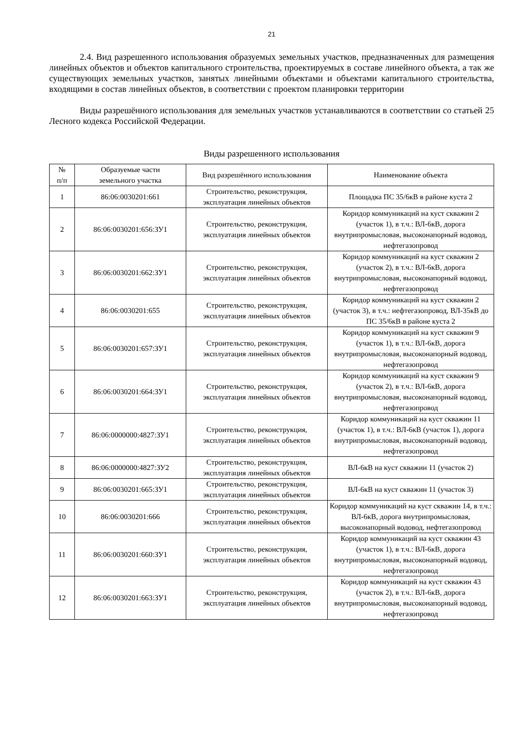21
2.4. Вид разрешенного использования образуемых земельных участков, предназначенных для размещения линейных объектов и объектов капитального строительства, проектируемых в составе линейного объекта, а так же существующих земельных участков, занятых линейными объектами и объектами капитального строительства, входящими в состав линейных объектов, в соответствии с проектом планировки территории
Виды разрешённого использования для земельных участков устанавливаются в соответствии со статьей 25 Лесного кодекса Российской Федерации.
Виды разрешенного использования
| № п/п | Образуемые части земельного участка | Вид разрешённого использования | Наименование объекта |
| --- | --- | --- | --- |
| 1 | 86:06:0030201:661 | Строительство, реконструкция, эксплуатация линейных объектов | Площадка ПС 35/6кВ в районе куста 2 |
| 2 | 86:06:0030201:656:ЗУ1 | Строительство, реконструкция, эксплуатация линейных объектов | Коридор коммуникаций на куст скважин 2 (участок 1), в т.ч.: ВЛ-6кВ, дорога внутрипромысловая, высоконапорный водовод, нефтегазопровод |
| 3 | 86:06:0030201:662:ЗУ1 | Строительство, реконструкция, эксплуатация линейных объектов | Коридор коммуникаций на куст скважин 2 (участок 2), в т.ч.: ВЛ-6кВ, дорога внутрипромысловая, высоконапорный водовод, нефтегазопровод |
| 4 | 86:06:0030201:655 | Строительство, реконструкция, эксплуатация линейных объектов | Коридор коммуникаций на куст скважин 2 (участок 3), в т.ч.: нефтегазопровод, ВЛ-35кВ до ПС 35/6кВ в районе куста 2 |
| 5 | 86:06:0030201:657:ЗУ1 | Строительство, реконструкция, эксплуатация линейных объектов | Коридор коммуникаций на куст скважин 9 (участок 1), в т.ч.: ВЛ-6кВ, дорога внутрипромысловая, высоконапорный водовод, нефтегазопровод |
| 6 | 86:06:0030201:664:ЗУ1 | Строительство, реконструкция, эксплуатация линейных объектов | Коридор коммуникаций на куст скважин 9 (участок 2), в т.ч.: ВЛ-6кВ, дорога внутрипромысловая, высоконапорный водовод, нефтегазопровод |
| 7 | 86:06:0000000:4827:ЗУ1 | Строительство, реконструкция, эксплуатация линейных объектов | Коридор коммуникаций на куст скважин 11 (участок 1), в т.ч.: ВЛ-6кВ (участок 1), дорога внутрипромысловая, высоконапорный водовод, нефтегазопровод |
| 8 | 86:06:0000000:4827:ЗУ2 | Строительство, реконструкция, эксплуатация линейных объектов | ВЛ-6кВ на куст скважин 11 (участок 2) |
| 9 | 86:06:0030201:665:ЗУ1 | Строительство, реконструкция, эксплуатация линейных объектов | ВЛ-6кВ на куст скважин 11 (участок 3) |
| 10 | 86:06:0030201:666 | Строительство, реконструкция, эксплуатация линейных объектов | Коридор коммуникаций на куст скважин 14, в т.ч.: ВЛ-6кВ, дорога внутрипромысловая, высоконапорный водовод, нефтегазопровод |
| 11 | 86:06:0030201:660:ЗУ1 | Строительство, реконструкция, эксплуатация линейных объектов | Коридор коммуникаций на куст скважин 43 (участок 1), в т.ч.: ВЛ-6кВ, дорога внутрипромысловая, высоконапорный водовод, нефтегазопровод |
| 12 | 86:06:0030201:663:ЗУ1 | Строительство, реконструкция, эксплуатация линейных объектов | Коридор коммуникаций на куст скважин 43 (участок 2), в т.ч.: ВЛ-6кВ, дорога внутрипромысловая, высоконапорный водовод, нефтегазопровод |